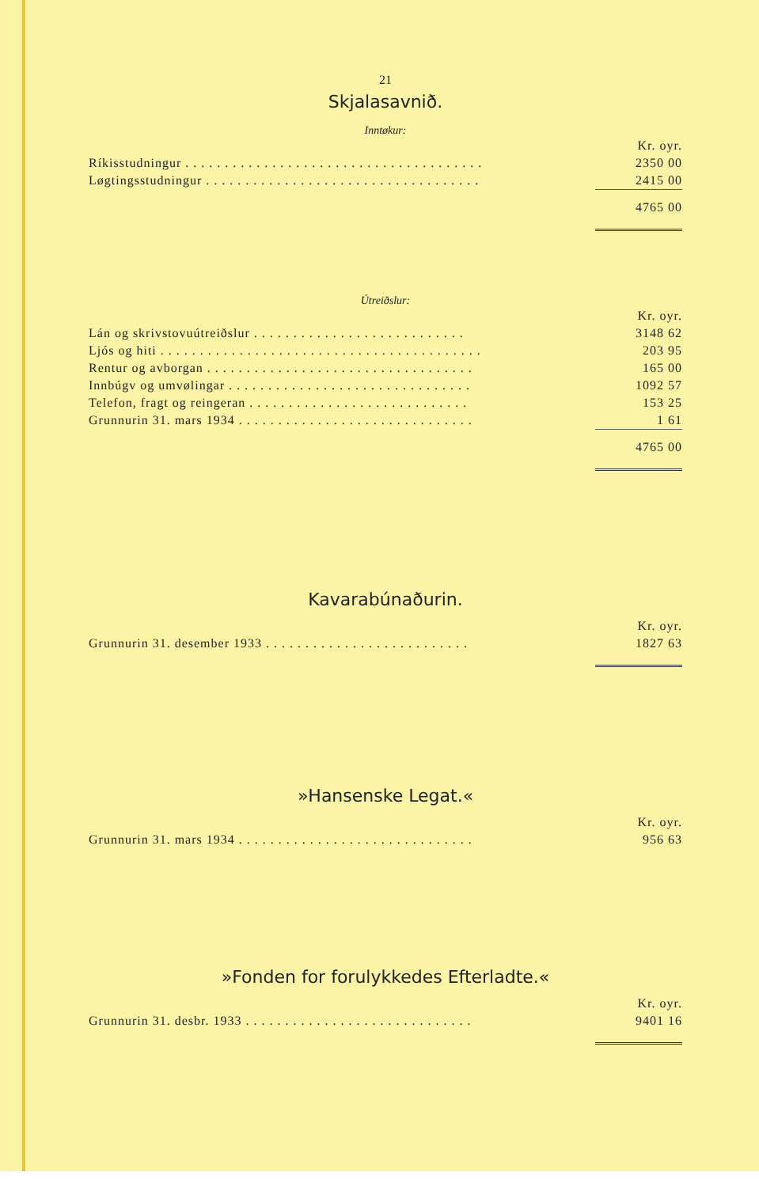21
Skjalasavnið.
Inntøkur:
| | Kr. oyr. |
| Ríkisstudningur . . . . . . . . . . . . . . . . . . . . . . . . . . . . . . . . . . . . . . | 2350 00 |
| Løgtingsstudningur . . . . . . . . . . . . . . . . . . . . . . . . . . . . . . . . . . . | 2415 00 |
| | 4765 00 |
Útreiðslur:
| | Kr. oyr. |
| Lán og skrivstovuútreiðslur . . . . . . . . . . . . . . . . . . . . . . . . . . . | 3148 62 |
| Ljós og hiti . . . . . . . . . . . . . . . . . . . . . . . . . . . . . . . . . . . . . . . . . | 203 95 |
| Rentur og avborgan . . . . . . . . . . . . . . . . . . . . . . . . . . . . . . . . . . | 165 00 |
| Innbúgv og umvølingar . . . . . . . . . . . . . . . . . . . . . . . . . . . . . . . | 1092 57 |
| Telefon, fragt og reingeran . . . . . . . . . . . . . . . . . . . . . . . . . . . . | 153 25 |
| Grunnurin 31. mars 1934 . . . . . . . . . . . . . . . . . . . . . . . . . . . . . . | 1 61 |
| | 4765 00 |
Kavarabúnaðurin.
| | Kr. oyr. |
| Grunnurin 31. desember 1933 . . . . . . . . . . . . . . . . . . . . . . . . . . | 1827 63 |
»Hansenske Legat.«
| | Kr. oyr. |
| Grunnurin 31. mars 1934 . . . . . . . . . . . . . . . . . . . . . . . . . . . . . . | 956 63 |
»Fonden for forulykkedes Efterladte.«
| | Kr. oyr. |
| Grunnurin 31. desbr. 1933 . . . . . . . . . . . . . . . . . . . . . . . . . . . . . | 9401 16 |